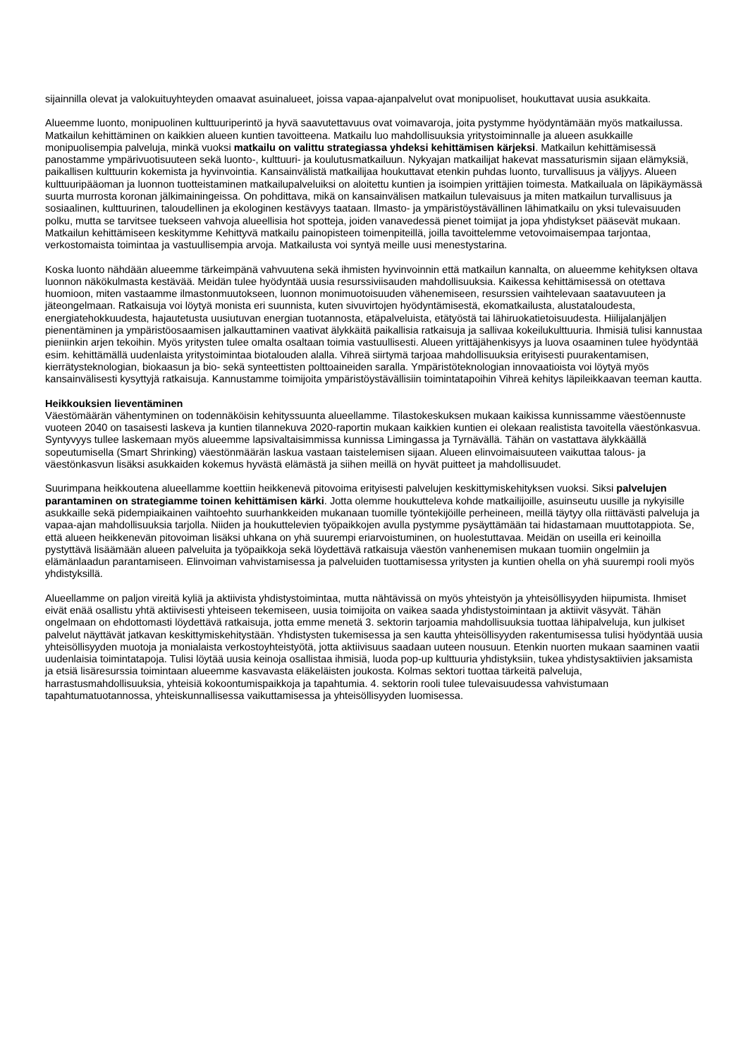sijainnilla olevat ja valokuituyhteyden omaavat asuinalueet, joissa vapaa-ajanpalvelut ovat monipuoliset, houkuttavat uusia asukkaita.
Alueemme luonto, monipuolinen kulttuuriperintö ja hyvä saavutettavuus ovat voimavaroja, joita pystymme hyödyntämään myös matkailussa. Matkailun kehittäminen on kaikkien alueen kuntien tavoitteena. Matkailu luo mahdollisuuksia yritystoiminnalle ja alueen asukkaille monipuolisempia palveluja, minkä vuoksi matkailu on valittu strategiassa yhdeksi kehittämisen kärjeksi. Matkailun kehittämisessä panostamme ympärivuotisuuteen sekä luonto-, kulttuuri- ja koulutusmatkailuun. Nykyajan matkailijat hakevat massaturismin sijaan elämyksiä, paikallisen kulttuurin kokemista ja hyvinvointia. Kansainvälistä matkailijaa houkuttavat etenkin puhdas luonto, turvallisuus ja väljyys. Alueen kulttuuripääoman ja luonnon tuotteistaminen matkailupalveluiksi on aloitettu kuntien ja isoimpien yrittäjien toimesta. Matkailuala on läpikäymässä suurta murrosta koronan jälkimainingeissa. On pohdittava, mikä on kansainvälisen matkailun tulevaisuus ja miten matkailun turvallisuus ja sosiaalinen, kulttuurinen, taloudellinen ja ekologinen kestävyys taataan. Ilmasto- ja ympäristöystävällinen lähimatkailu on yksi tulevaisuuden polku, mutta se tarvitsee tuekseen vahvoja alueellisia hot spotteja, joiden vanavedessä pienet toimijat ja jopa yhdistykset pääsevät mukaan. Matkailun kehittämiseen keskitymme Kehittyvä matkailu painopisteen toimenpiteillä, joilla tavoittelemme vetovoimaisempaa tarjontaa, verkostomaista toimintaa ja vastuullisempia arvoja. Matkailusta voi syntyä meille uusi menestystarina.
Koska luonto nähdään alueemme tärkeimpänä vahvuutena sekä ihmisten hyvinvoinnin että matkailun kannalta, on alueemme kehityksen oltava luonnon näkökulmasta kestävää. Meidän tulee hyödyntää uusia resurssiviisauden mahdollisuuksia. Kaikessa kehittämisessä on otettava huomioon, miten vastaamme ilmastonmuutokseen, luonnon monimuotoisuuden vähenemiseen, resurssien vaihtelevaan saatavuuteen ja jäteongelmaan. Ratkaisuja voi löytyä monista eri suunnista, kuten sivuvirtojen hyödyntämisestä, ekomatkailusta, alustataloudesta, energiatehokkuudesta, hajautetusta uusiutuvan energian tuotannosta, etäpalveluista, etätyöstä tai lähiruokatietoisuudesta. Hiilijalanjäljen pienentäminen ja ympäristöosaamisen jalkauttaminen vaativat älykkäitä paikallisia ratkaisuja ja sallivaa kokeilukulttuuria. Ihmisiä tulisi kannustaa pieniinkin arjen tekoihin. Myös yritysten tulee omalta osaltaan toimia vastuullisesti. Alueen yrittäjähenkisyys ja luova osaaminen tulee hyödyntää esim. kehittämällä uudenlaista yritystoimintaa biotalouden alalla. Vihreä siirtymä tarjoaa mahdollisuuksia erityisesti puurakentamisen, kierrätysteknologian, biokaasun ja bio- sekä synteettisten polttoaineiden saralla. Ympäristöteknologian innovaatioista voi löytyä myös kansainvälisesti kysyttyjä ratkaisuja. Kannustamme toimijoita ympäristöystävällisiin toimintatapoihin Vihreä kehitys läpileikkaavan teeman kautta.
Heikkouksien lieventäminen
Väestömäärän vähentyminen on todennäköisin kehityssuunta alueellamme. Tilastokeskuksen mukaan kaikissa kunnissamme väestöennuste vuoteen 2040 on tasaisesti laskeva ja kuntien tilannekuva 2020-raportin mukaan kaikkien kuntien ei olekaan realistista tavoitella väestönkasvua. Syntyvyys tullee laskemaan myös alueemme lapsivaltaisimmissa kunnissa Limingassa ja Tyrnävällä. Tähän on vastattava älykkäällä sopeutumisella (Smart Shrinking) väestönmäärän laskua vastaan taistelemisen sijaan. Alueen elinvoimaisuuteen vaikuttaa talous- ja väestönkasvun lisäksi asukkaiden kokemus hyvästä elämästä ja siihen meillä on hyvät puitteet ja mahdollisuudet.
Suurimpana heikkoutena alueellamme koettiin heikkenevä pitovoima erityisesti palvelujen keskittymiskehityksen vuoksi. Siksi palvelujen parantaminen on strategiamme toinen kehittämisen kärki. Jotta olemme houkutteleva kohde matkailijoille, asuinseutu uusille ja nykyisille asukkaille sekä pidempiaikainen vaihtoehto suurhankkeiden mukanaan tuomille työntekijöille perheineen, meillä täytyy olla riittävästi palveluja ja vapaa-ajan mahdollisuuksia tarjolla. Niiden ja houkuttelevien työpaikkojen avulla pystymme pysäyttämään tai hidastamaan muuttotappiota. Se, että alueen heikkenevän pitovoiman lisäksi uhkana on yhä suurempi eriarvoistuminen, on huolestuttavaa. Meidän on useilla eri keinoilla pystyttävä lisäämään alueen palveluita ja työpaikkoja sekä löydettävä ratkaisuja väestön vanhenemisen mukaan tuomiin ongelmiin ja elämänlaadun parantamiseen. Elinvoiman vahvistamisessa ja palveluiden tuottamisessa yritysten ja kuntien ohella on yhä suurempi rooli myös yhdistyksillä.
Alueellamme on paljon vireitä kyliä ja aktiivista yhdistystoimintaa, mutta nähtävissä on myös yhteistyön ja yhteisöllisyyden hiipumista. Ihmiset eivät enää osallistu yhtä aktiivisesti yhteiseen tekemiseen, uusia toimijoita on vaikea saada yhdistystoimintaan ja aktiivit väsyvät. Tähän ongelmaan on ehdottomasti löydettävä ratkaisuja, jotta emme menetä 3. sektorin tarjoamia mahdollisuuksia tuottaa lähipalveluja, kun julkiset palvelut näyttävät jatkavan keskittymiskehitystään. Yhdistysten tukemisessa ja sen kautta yhteisöllisyyden rakentumisessa tulisi hyödyntää uusia yhteisöllisyyden muotoja ja monialaista verkostoyhteistyötä, jotta aktiivisuus saadaan uuteen nousuun. Etenkin nuorten mukaan saaminen vaatii uudenlaisia toimintatapoja. Tulisi löytää uusia keinoja osallistaa ihmisiä, luoda pop-up kulttuuria yhdistyksiin, tukea yhdistysaktiivien jaksamista ja etsiä lisäresurssia toimintaan alueemme kasvavasta eläkeläisten joukosta. Kolmas sektori tuottaa tärkeitä palveluja, harrastusmahdollisuuksia, yhteisiä kokoontumispaikkoja ja tapahtumia. 4. sektorin rooli tulee tulevaisuudessa vahvistumaan tapahtumatuotannossa, yhteiskunnallisessa vaikuttamisessa ja yhteisöllisyyden luomisessa.